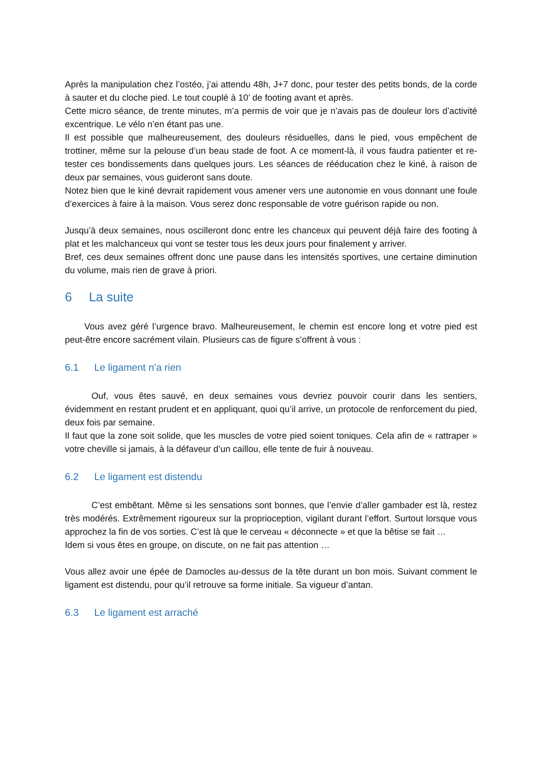Après la manipulation chez l’ostéo, j’ai attendu 48h, J+7 donc, pour tester des petits bonds, de la corde à sauter et du cloche pied. Le tout couplé à 10’ de footing avant et après.
Cette micro séance, de trente minutes, m’a permis de voir que je n’avais pas de douleur lors d’activité excentrique. Le vélo n’en étant pas une.
Il est possible que malheureusement, des douleurs résiduelles, dans le pied, vous empêchent de trottiner, même sur la pelouse d’un beau stade de foot. A ce moment-là, il vous faudra patienter et re-tester ces bondissements dans quelques jours. Les séances de rééducation chez le kiné, à raison de deux par semaines, vous guideront sans doute.
Notez bien que le kiné devrait rapidement vous amener vers une autonomie en vous donnant une foule d’exercices à faire à la maison. Vous serez donc responsable de votre guérison rapide ou non.
Jusqu’à deux semaines, nous oscilleront donc entre les chanceux qui peuvent déjà faire des footing à plat et les malchanceux qui vont se tester tous les deux jours pour finalement y arriver.
Bref, ces deux semaines offrent donc une pause dans les intensités sportives, une certaine diminution du volume, mais rien de grave à priori.
6 La suite
Vous avez géré l’urgence bravo. Malheureusement, le chemin est encore long et votre pied est peut-être encore sacrément vilain. Plusieurs cas de figure s’offrent à vous :
6.1 Le ligament n’a rien
Ouf, vous êtes sauvé, en deux semaines vous devriez pouvoir courir dans les sentiers, évidemment en restant prudent et en appliquant, quoi qu’il arrive, un protocole de renforcement du pied, deux fois par semaine.
Il faut que la zone soit solide, que les muscles de votre pied soient toniques. Cela afin de « rattraper » votre cheville si jamais, à la défaveur d’un caillou, elle tente de fuir à nouveau.
6.2 Le ligament est distendu
C’est embêtant. Même si les sensations sont bonnes, que l’envie d’aller gambader est là, restez très modérés. Extrêmement rigoureux sur la proprioception, vigilant durant l’effort. Surtout lorsque vous approchez la fin de vos sorties. C’est là que le cerveau « déconnecte » et que la bêtise se fait …
Idem si vous êtes en groupe, on discute, on ne fait pas attention …
Vous allez avoir une épée de Damocles au-dessus de la tête durant un bon mois. Suivant comment le ligament est distendu, pour qu’il retrouve sa forme initiale. Sa vigueur d’antan.
6.3 Le ligament est arraché